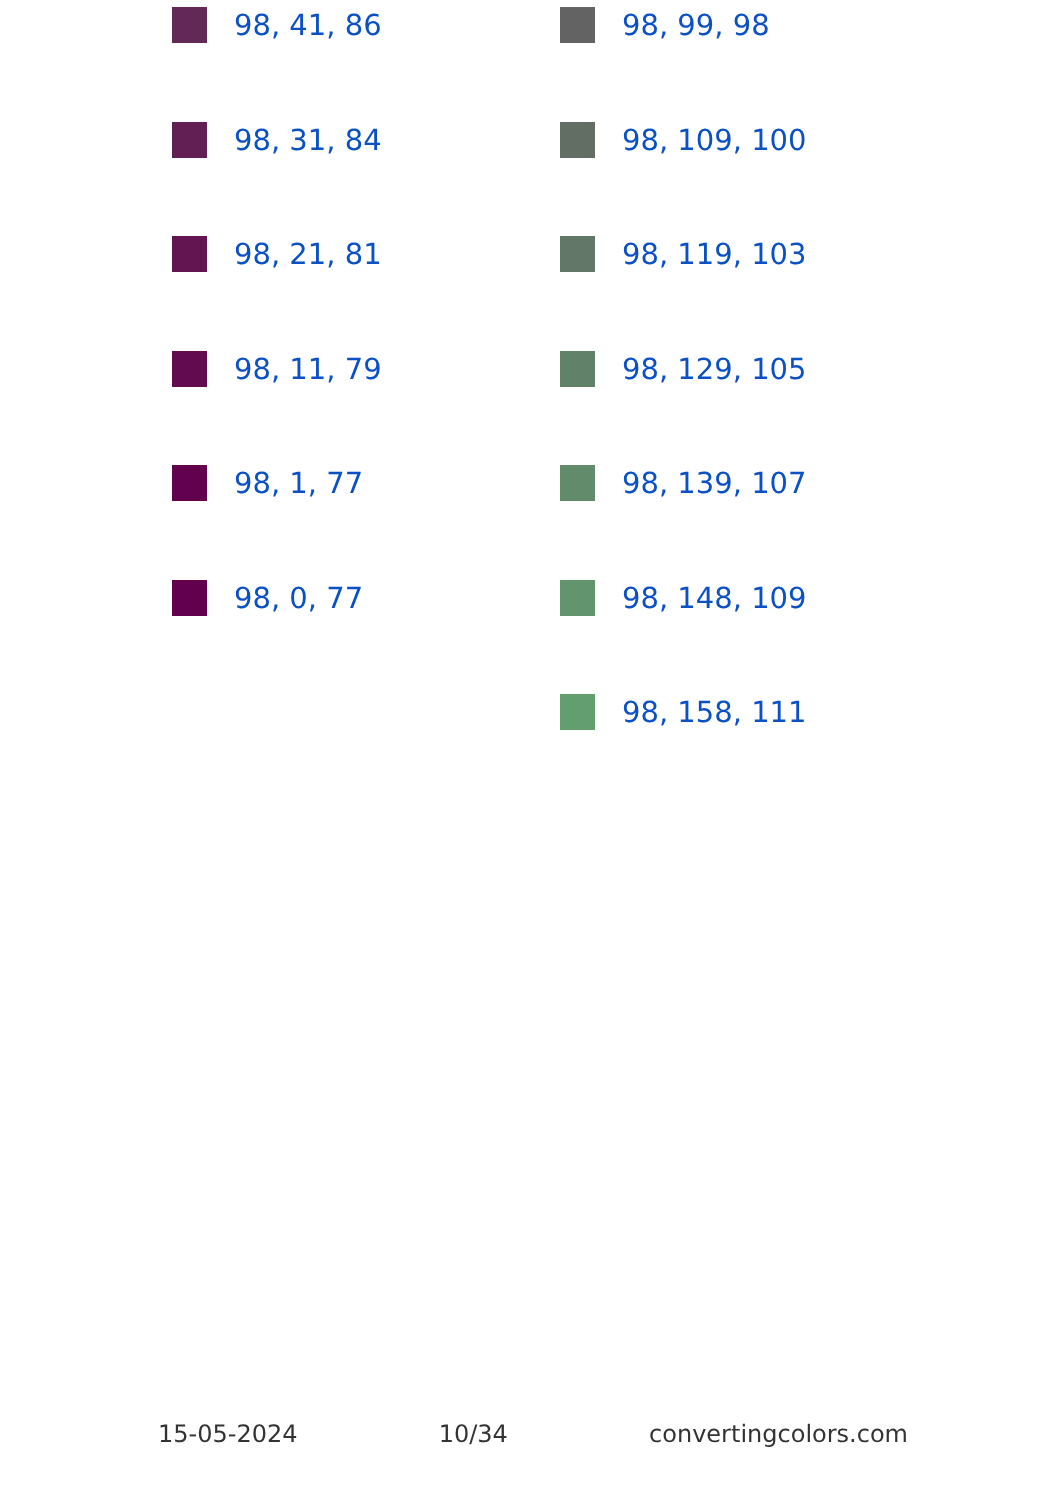98, 41, 86
98, 31, 84
98, 21, 81
98, 11, 79
98, 1, 77
98, 0, 77
98, 99, 98
98, 109, 100
98, 119, 103
98, 129, 105
98, 139, 107
98, 148, 109
98, 158, 111
15-05-2024 10/34 convertingcolors.com